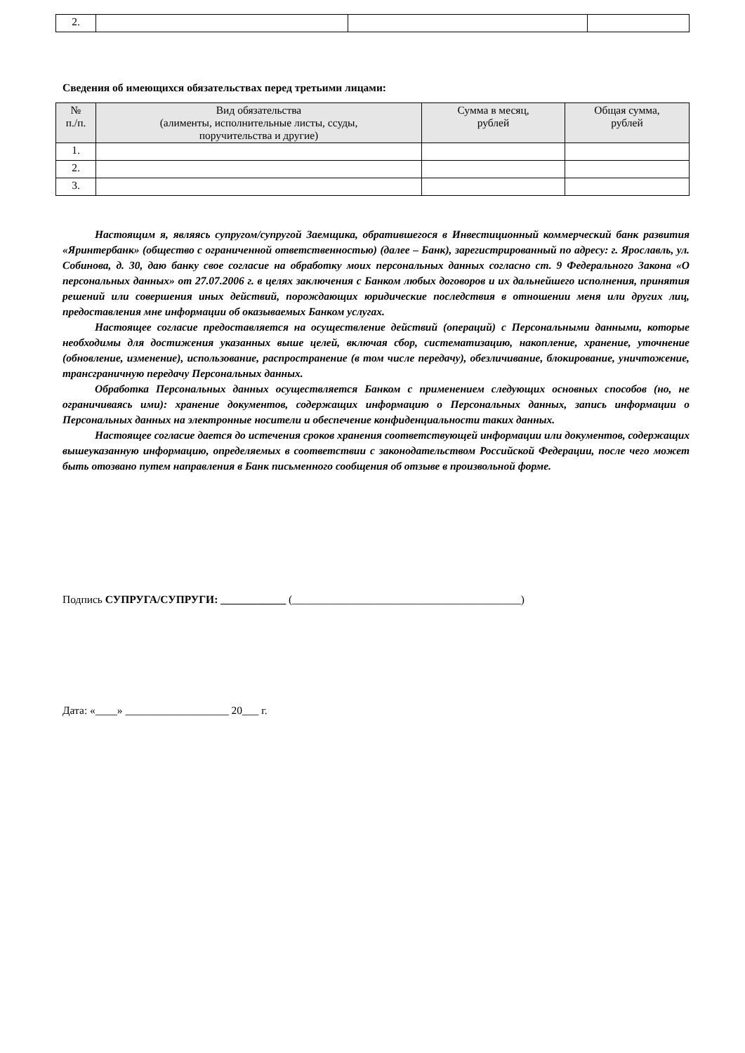| 2. | | | |
Сведения об имеющихся обязательствах перед третьими лицами:
| № п./п. | Вид обязательства (алименты, исполнительные листы, ссуды, поручительства и другие) | Сумма в месяц, рублей | Общая сумма, рублей |
| --- | --- | --- | --- |
| 1. | | | |
| 2. | | | |
| 3. | | | |
Настоящим я, являясь супругом/супругой Заемщика, обратившегося в Инвестиционный коммерческий банк развития «Яринтербанк» (общество с ограниченной ответственностью) (далее – Банк), зарегистрированный по адресу: г. Ярославль, ул. Собинова, д. 30, даю банку свое согласие на обработку моих персональных данных согласно ст. 9 Федерального Закона «О персональных данных» от 27.07.2006 г. в целях заключения с Банком любых договоров и их дальнейшего исполнения, принятия решений или совершения иных действий, порождающих юридические последствия в отношении меня или других лиц, предоставления мне информации об оказываемых Банком услугах.
Настоящее согласие предоставляется на осуществление действий (операций) с Персональными данными, которые необходимы для достижения указанных выше целей, включая сбор, систематизацию, накопление, хранение, уточнение (обновление, изменение), использование, распространение (в том числе передачу), обезличивание, блокирование, уничтожение, трансграничную передачу Персональных данных.
Обработка Персональных данных осуществляется Банком с применением следующих основных способов (но, не ограничиваясь ими): хранение документов, содержащих информацию о Персональных данных, запись информации о Персональных данных на электронные носители и обеспечение конфиденциальности таких данных.
Настоящее согласие дается до истечения сроков хранения соответствующей информации или документов, содержащих вышеуказанную информацию, определяемых в соответствии с законодательством Российской Федерации, после чего может быть отозвано путем направления в Банк письменного сообщения об отзыве в произвольной форме.
Подпись СУПРУГА/СУПРУГИ: ____________ (__________________________________________)
Дата: «____» ___________________ 20___ г.